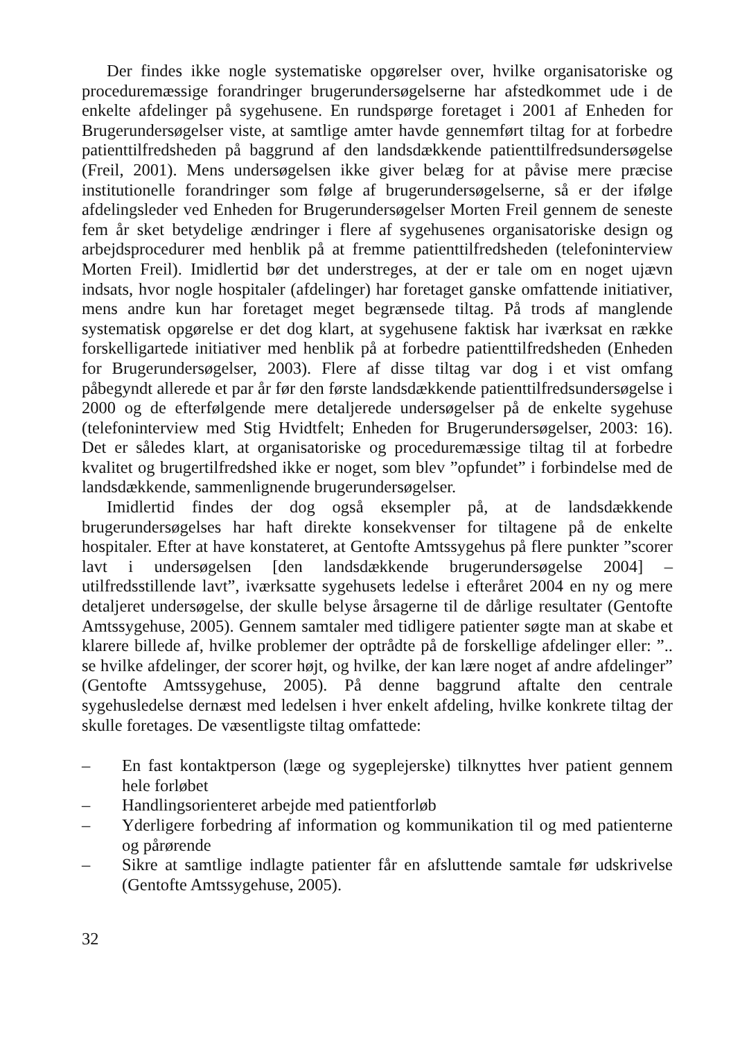Der findes ikke nogle systematiske opgørelser over, hvilke organisatoriske og proceduremæssige forandringer brugerundersøgelserne har afstedkommet ude i de enkelte afdelinger på sygehusene. En rundspørge foretaget i 2001 af Enheden for Brugerundersøgelser viste, at samtlige amter havde gennemført tiltag for at forbedre patienttilfredsheden på baggrund af den landsdækkende patienttilfredsundersøgelse (Freil, 2001). Mens undersøgelsen ikke giver belæg for at påvise mere præcise institutionelle forandringer som følge af brugerundersøgelserne, så er der ifølge afdelingsleder ved Enheden for Brugerundersøgelser Morten Freil gennem de seneste fem år sket betydelige ændringer i flere af sygehusenes organisatoriske design og arbejdsprocedurer med henblik på at fremme patienttilfredsheden (telefoninterview Morten Freil). Imidlertid bør det understreges, at der er tale om en noget ujævn indsats, hvor nogle hospitaler (afdelinger) har foretaget ganske omfattende initiativer, mens andre kun har foretaget meget begrænsede tiltag. På trods af manglende systematisk opgørelse er det dog klart, at sygehusene faktisk har iværksat en række forskelligartede initiativer med henblik på at forbedre patienttilfredsheden (Enheden for Brugerundersøgelser, 2003). Flere af disse tiltag var dog i et vist omfang påbegyndt allerede et par år før den første landsdækkende patienttilfredsundersøgelse i 2000 og de efterfølgende mere detaljerede undersøgelser på de enkelte sygehuse (telefoninterview med Stig Hvidtfelt; Enheden for Brugerundersøgelser, 2003: 16). Det er således klart, at organisatoriske og proceduremæssige tiltag til at forbedre kvalitet og brugertilfredshed ikke er noget, som blev ”opfundet” i forbindelse med de landsdækkende, sammenlignende brugerundersøgelser.
Imidlertid findes der dog også eksempler på, at de landsdækkende brugerundersøgelses har haft direkte konsekvenser for tiltagene på de enkelte hospitaler. Efter at have konstateret, at Gentofte Amtssygehus på flere punkter ”scorer lavt i undersøgelsen [den landsdækkende brugerundersøgelse 2004] – utilfredsstillende lavt”, iværksatte sygehusets ledelse i efteråret 2004 en ny og mere detaljeret undersøgelse, der skulle belyse årsagerne til de dårlige resultater (Gentofte Amtssygehuse, 2005). Gennem samtaler med tidligere patienter søgte man at skabe et klarere billede af, hvilke problemer der optrådte på de forskellige afdelinger eller: ”.. se hvilke afdelinger, der scorer højt, og hvilke, der kan lære noget af andre afdelinger” (Gentofte Amtssygehuse, 2005). På denne baggrund aftalte den centrale sygehusledelse dernæst med ledelsen i hver enkelt afdeling, hvilke konkrete tiltag der skulle foretages. De væsentligste tiltag omfattede:
– En fast kontaktperson (læge og sygeplejerske) tilknyttes hver patient gennem hele forløbet
– Handlingsorienteret arbejde med patientforløb
– Yderligere forbedring af information og kommunikation til og med patienterne og pårørende
– Sikre at samtlige indlagte patienter får en afsluttende samtale før udskrivelse (Gentofte Amtssygehuse, 2005).
32